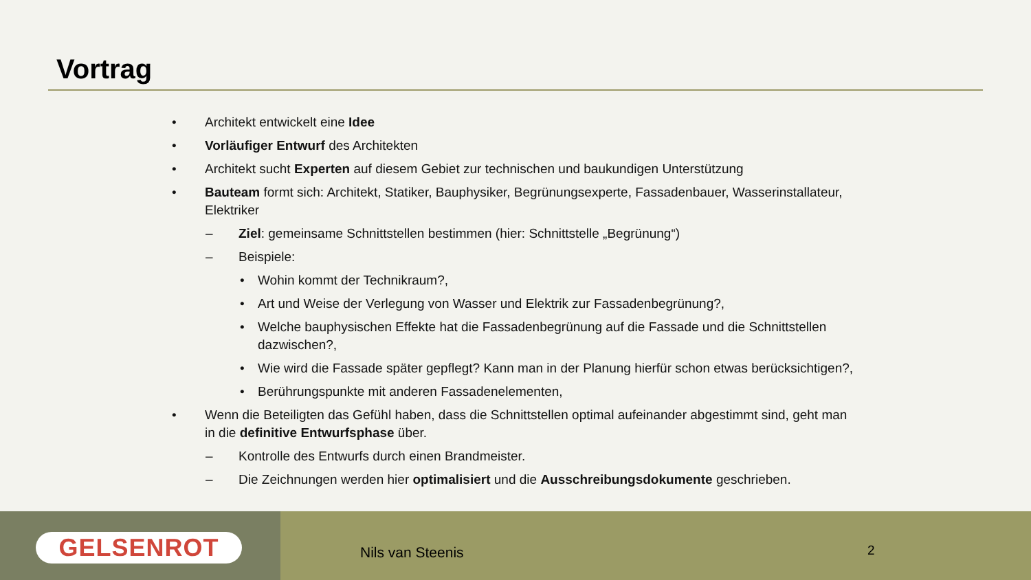Vortrag
• Architekt entwickelt eine Idee
• Vorläufiger Entwurf des Architekten
• Architekt sucht Experten auf diesem Gebiet zur technischen und baukundigen Unterstützung
• Bauteam formt sich: Architekt, Statiker, Bauphysiker, Begrünungsexperte, Fassadenbauer, Wasserinstallateur, Elektriker
– Ziel: gemeinsame Schnittstellen bestimmen (hier: Schnittstelle „Begrünung“)
– Beispiele:
• Wohin kommt der Technikraum?,
• Art und Weise der Verlegung von Wasser und Elektrik zur Fassadenbegrünung?,
• Welche bauphysischen Effekte hat die Fassadenbegrünung auf die Fassade und die Schnittstellen dazwischen?,
• Wie wird die Fassade später gepflegt? Kann man in der Planung hierfür schon etwas berücksichtigen?,
• Berührungspunkte mit anderen Fassadenelementen,
• Wenn die Beteiligten das Gefühl haben, dass die Schnittstellen optimal aufeinander abgestimmt sind, geht man in die definitive Entwurfsphase über.
– Kontrolle des Entwurfs durch einen Brandmeister.
– Die Zeichnungen werden hier optimalisiert und die Ausschreibungsdokumente geschrieben.
GELSENROT
Nils van Steenis 2